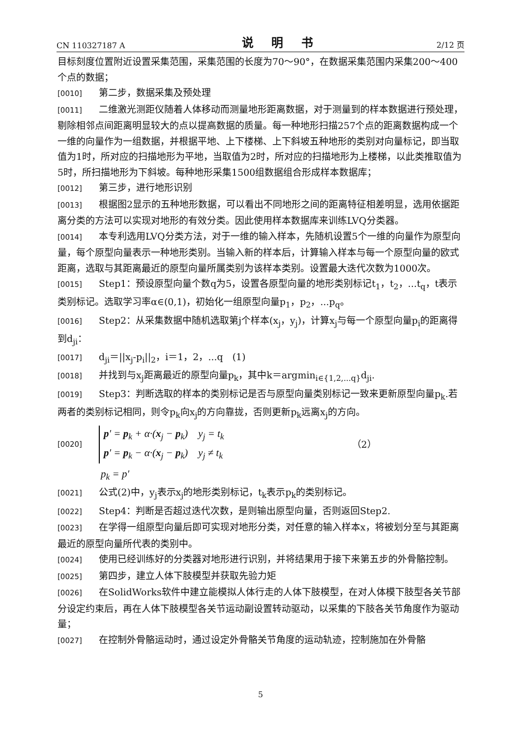CN 110327187 A 说 明 书 2/12 页
目标刻度位置附近设置采集范围，采集范围的长度为70～90°，在数据采集范围内采集200～400个点的数据；
[0010] 第二步，数据采集及预处理
[0011] 二维激光测距仪随着人体移动而测量地形距离数据，对于测量到的样本数据进行预处理，剔除相邻点间距离明显较大的点以提高数据的质量。每一种地形扫描257个点的距离数据构成一个一维的向量作为一组数据，并根据平地、上下楼梯、上下斜坡五种地形的类别对向量标记，即当取值为1时，所对应的扫描地形为平地，当取值为2时，所对应的扫描地形为上楼梯，以此类推取值为5时，所扫描地形为下斜坡。每种地形采集1500组数据组合形成样本数据库；
[0012] 第三步，进行地形识别
[0013] 根据图2显示的五种地形数据，可以看出不同地形之间的距离特征相差明显，选用依据距离分类的方法可以实现对地形的有效分类。因此使用样本数据库来训练LVQ分类器。
[0014] 本专利选用LVQ分类方法，对于一维的输入样本，先随机设置5个一维的向量作为原型向量，每个原型向量表示一种地形类别。当输入新的样本后，计算输入样本与每一个原型向量的欧式距离，选取与其距离最近的原型向量所属类别为该样本类别。设置最大迭代次数为1000次。
[0015] Step1：预设原型向量个数q为5，设置各原型向量的地形类别标记t<sub>1</sub>，t<sub>2</sub>，...t<sub>q</sub>，t表示类别标记。选取学习率α∈(0,1)，初始化一组原型向量p<sub>1</sub>，p<sub>2</sub>，...p<sub>q</sub>。
[0016] Step2：从采集数据中随机选取第j个样本(x<sub>j</sub>，y<sub>j</sub>)，计算x<sub>j</sub>与每一个原型向量p<sub>i</sub>的距离得到d<sub>ji</sub>：
[0017] d<sub>ji</sub>＝||x<sub>j</sub>-p<sub>i</sub>||<sub>2</sub>，i＝1，2，...q　(1)
[0018] 并找到与x<sub>j</sub>距离最近的原型向量p<sub>k</sub>，其中k＝argmin<sub>i∈{1,2,...q}</sub>d<sub>ji</sub>.
[0019] Step3：判断选取的样本的类别标记是否与原型向量类别标记一致来更新原型向量p<sub>k</sub>.若两者的类别标记相同，则令p<sub>k</sub>向x<sub>j</sub>的方向靠拢，否则更新p<sub>k</sub>远离x<sub>j</sub>的方向。
[0020]
p′ = p<sub>k</sub> + α·(x<sub>j</sub> − p<sub>k</sub>) y<sub>j</sub> = t<sub>k</sub>
p′ = p<sub>k</sub> − α·(x<sub>j</sub> − p<sub>k</sub>) y<sub>j</sub> ≠ t<sub>k</sub>
（2）
p<sub>k</sub> = p′
[0021] 公式(2)中，y<sub>j</sub>表示x<sub>j</sub>的地形类别标记，t<sub>k</sub>表示p<sub>k</sub>的类别标记。
[0022] Step4：判断是否超过迭代次数，是则输出原型向量，否则返回Step2.
[0023] 在学得一组原型向量后即可实现对地形分类，对任意的输入样本x，将被划分至与其距离最近的原型向量所代表的类别中。
[0024] 使用已经训练好的分类器对地形进行识别，并将结果用于接下来第五步的外骨骼控制。
[0025] 第四步，建立人体下肢模型并获取先验力矩
[0026] 在SolidWorks软件中建立能模拟人体行走的人体下肢模型，在对人体模下肢型各关节部分设定约束后，再在人体下肢模型各关节运动副设置转动驱动，以采集的下肢各关节角度作为驱动量；
[0027] 在控制外骨骼运动时，通过设定外骨骼关节角度的运动轨迹，控制施加在外骨骼
5